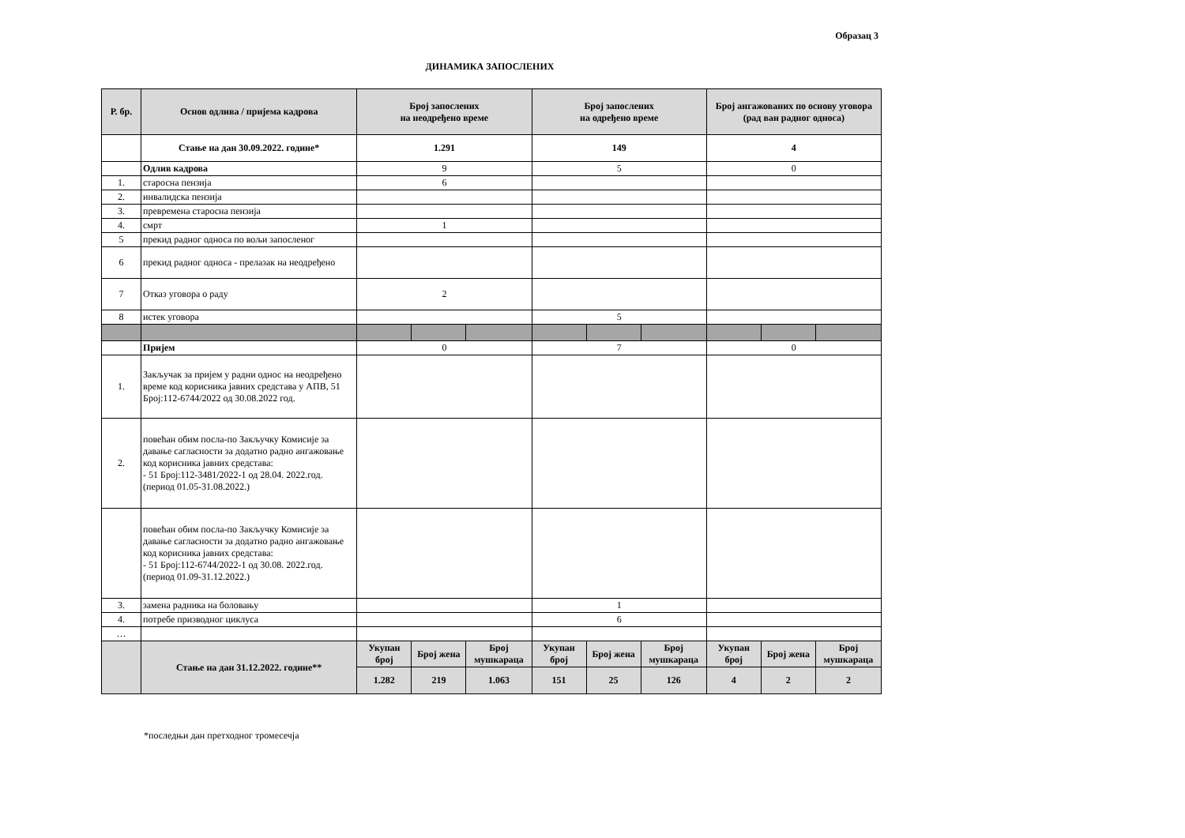Образац 3
ДИНАМИКА ЗАПОСЛЕНИХ
| Р. бр. | Основ одлива / пријема кадрова | Број запослених на неодређено време | | | Број запослених на одређено време | | | Број ангажованих по основу уговора (рад ван радног односа) | | |
| --- | --- | --- | --- | --- | --- | --- | --- | --- | --- | --- |
| | Стање на дан 30.09.2022. године* | 1.291 | | | 149 | | | 4 | | |
| | Одлив кадрова | 9 | | | 5 | | | 0 | | |
| 1. | старосна пензија | 6 | | | | | | | | |
| 2. | инвалидска пензија | | | | | | | | | |
| 3. | превремена старосна пензија | | | | | | | | | |
| 4. | смрт | 1 | | | | | | | | |
| 5 | прекид радног односа по вољи запосленог | | | | | | | | | |
| 6 | прекид радног односа - прелазак на неодређено | | | | | | | | | |
| 7 | Отказ уговора о раду | 2 | | | | | | | | |
| 8 | истек уговора | | | | 5 | | | | | |
| | Пријем | 0 | | | 7 | | | 0 | | |
| 1. | Закључак за пријем у радни однос на неодређено време код корисника јавних средстава у АПВ, 51 Број:112-6744/2022 од 30.08.2022 год. | | | | | | | | | |
| 2. | повећан обим посла-по Закључку Комисије за давање сагласности за додатно радно ангажовање код корисника јавних средстава: - 51 Број:112-3481/2022-1 од 28.04. 2022.год. (период 01.05-31.08.2022.) | | | | | | | | | |
| | повећан обим посла-по Закључку Комисије за давање сагласности за додатно радно ангажовање код корисника јавних средстава: - 51 Број:112-6744/2022-1 од 30.08. 2022.год. (период 01.09-31.12.2022.) | | | | | | | | | |
| 3. | замена радника на боловању | | | | 1 | | | | | |
| 4. | потребе призводног циклуса | | | | 6 | | | | | |
| … | | | | | | | | | | |
| | Стање на дан 31.12.2022. године** | Укупан број | Број жена | Број мушкараца | Укупан број | Број жена | Број мушкараца | Укупан број | Број жена | Број мушкараца |
| | | 1.282 | 219 | 1.063 | 151 | 25 | 126 | 4 | 2 | 2 |
*последњи дан претходног тромесечја